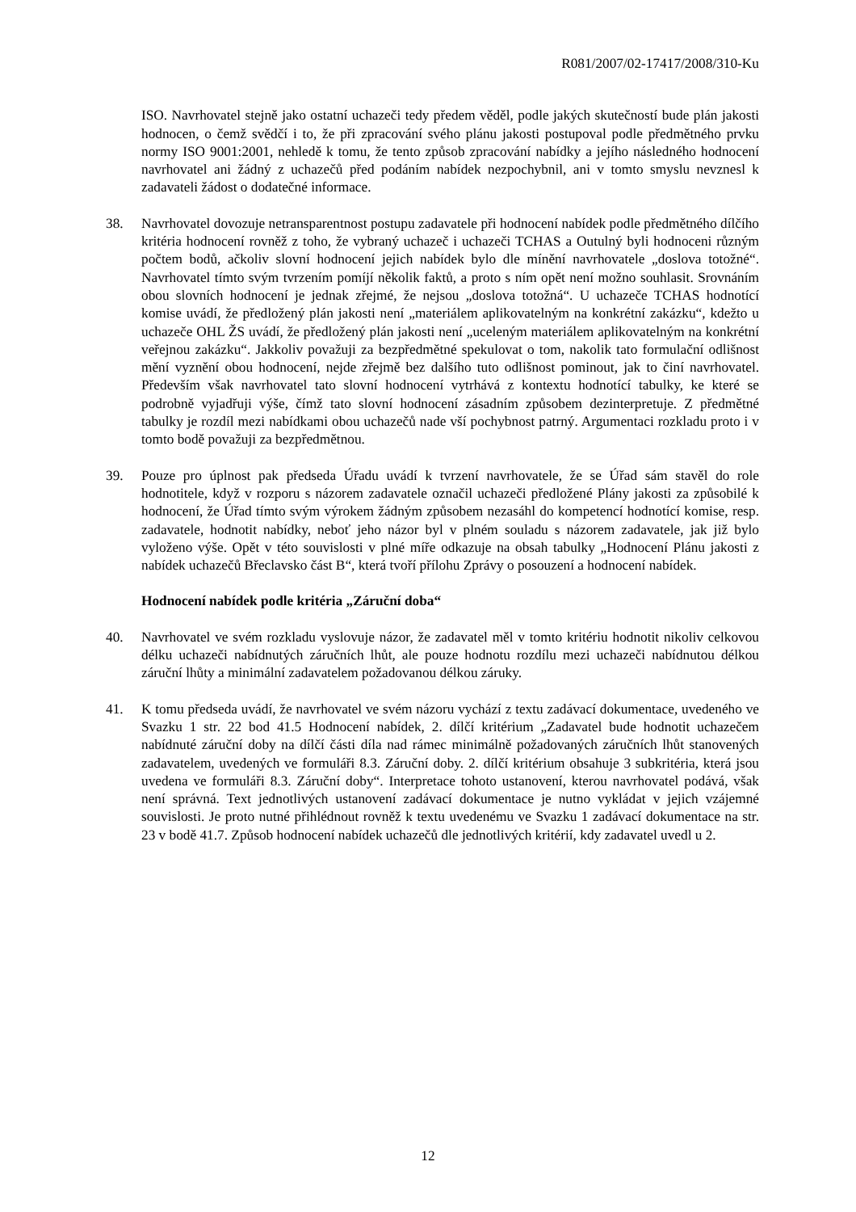R081/2007/02-17417/2008/310-Ku
ISO. Navrhovatel stejně jako ostatní uchazeči tedy předem věděl, podle jakých skutečností bude plán jakosti hodnocen, o čemž svědčí i to, že při zpracování svého plánu jakosti postupoval podle předmětného prvku normy ISO 9001:2001, nehledě k tomu, že tento způsob zpracování nabídky a jejího následného hodnocení navrhovatel ani žádný z uchazečů před podáním nabídek nezpochybnil, ani v tomto smyslu nevznesl k zadavateli žádost o dodatečné informace.
38. Navrhovatel dovozuje netransparentnost postupu zadavatele při hodnocení nabídek podle předmětného dílčího kritéria hodnocení rovněž z toho, že vybraný uchazeč i uchazeči TCHAS a Outulný byli hodnoceni různým počtem bodů, ačkoliv slovní hodnocení jejich nabídek bylo dle mínění navrhovatele „doslova totožné“. Navrhovatel tímto svým tvrzením pomíjí několik faktů, a proto s ním opět není možno souhlasit. Srovnáním obou slovních hodnocení je jednak zřejmé, že nejsou „doslova totožná“. U uchazeče TCHAS hodnotící komise uvádí, že předložený plán jakosti není „materiálem aplikovatelným na konkrétní zakázku“, kdežto u uchazeče OHL ŽS uvádí, že předložený plán jakosti není „uceleným materiálem aplikovatelným na konkrétní veřejnou zakázku“. Jakkoliv považuji za bezpředmětné spekulovat o tom, nakolik tato formulační odlišnost mění vyznění obou hodnocení, nejde zřejmě bez dalšího tuto odlišnost pominout, jak to činí navrhovatel. Především však navrhovatel tato slovní hodnocení vytrhává z kontextu hodnotící tabulky, ke které se podrobně vyjadřuji výše, čímž tato slovní hodnocení zásadním způsobem dezinterpretuje. Z předmětné tabulky je rozdíl mezi nabídkami obou uchazečů nade vší pochybnost patrný. Argumentaci rozkladu proto i v tomto bodě považuji za bezpředmětnou.
39. Pouze pro úplnost pak předseda Úřadu uvádí k tvrzení navrhovatele, že se Úřad sám stavěl do role hodnotitele, když v rozporu s názorem zadavatele označil uchazeči předložené Plány jakosti za způsobilé k hodnocení, že Úřad tímto svým výrokem žádným způsobem nezasáhl do kompetencí hodnotící komise, resp. zadavatele, hodnotit nabídky, neboť jeho názor byl v plném souladu s názorem zadavatele, jak již bylo vyloženo výše. Opět v této souvislosti v plné míře odkazuje na obsah tabulky „Hodnocení Plánu jakosti z nabídek uchazečů Břeclavsko část B“, která tvoří přílohu Zprávy o posouzení a hodnocení nabídek.
Hodnocení nabídek podle kritéria „Záruční doba“
40. Navrhovatel ve svém rozkladu vyslovuje názor, že zadavatel měl v tomto kritériu hodnotit nikoliv celkovou délku uchazeči nabídnutých záručních lhůt, ale pouze hodnotu rozdílu mezi uchazeči nabídnutou délkou záruční lhůty a minimální zadavatelem požadovanou délkou záruky.
41. K tomu předseda uvádí, že navrhovatel ve svém názoru vychází z textu zadávací dokumentace, uvedeného ve Svazku 1 str. 22 bod 41.5 Hodnocení nabídek, 2. dílčí kritérium „Zadavatel bude hodnotit uchazečem nabídnuté záruční doby na dílčí části díla nad rámec minimálně požadovaných záručních lhůt stanovených zadavatelem, uvedených ve formuláři 8.3. Záruční doby. 2. dílčí kritérium obsahuje 3 subkritéria, která jsou uvedena ve formuláři 8.3. Záruční doby“. Interpretace tohoto ustanovení, kterou navrhovatel podává, však není správná. Text jednotlivých ustanovení zadávací dokumentace je nutno vykládat v jejich vzájemné souvislosti. Je proto nutné přihlédnout rovněž k textu uvedenému ve Svazku 1 zadávací dokumentace na str. 23 v bodě 41.7. Způsob hodnocení nabídek uchazečů dle jednotlivých kritérií, kdy zadavatel uvedl u 2.
12